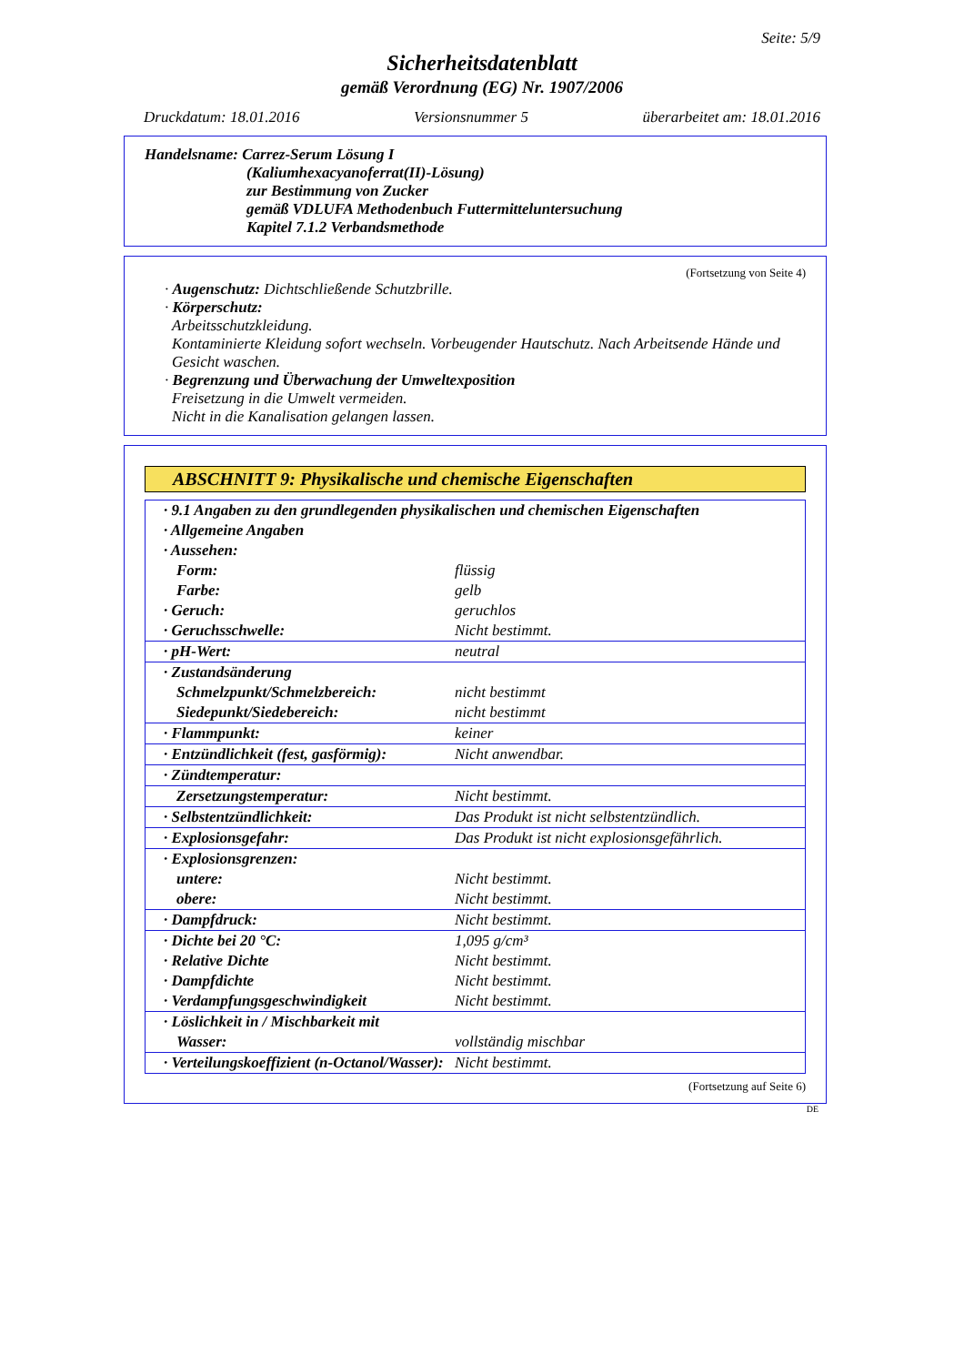Seite: 5/9
Sicherheitsdatenblatt
gemäß Verordnung (EG) Nr. 1907/2006
Druckdatum: 18.01.2016 Versionsnummer 5 überarbeitet am: 18.01.2016
Handelsname: Carrez-Serum Lösung I
(Kaliumhexacyanoferrat(II)-Lösung)
zur Bestimmung von Zucker
gemäß VDLUFA Methodenbuch Futtermitteluntersuchung
Kapitel 7.1.2 Verbandsmethode
(Fortsetzung von Seite 4)
· Augenschutz: Dichtschließende Schutzbrille.
· Körperschutz:
Arbeitsschutzkleidung.
Kontaminierte Kleidung sofort wechseln. Vorbeugender Hautschutz. Nach Arbeitsende Hände und Gesicht waschen.
· Begrenzung und Überwachung der Umweltexposition
Freisetzung in die Umwelt vermeiden.
Nicht in die Kanalisation gelangen lassen.
ABSCHNITT 9: Physikalische und chemische Eigenschaften
| · 9.1 Angaben zu den grundlegenden physikalischen und chemischen Eigenschaften | |
| · Allgemeine Angaben | |
| · Aussehen: | |
| Form: | flüssig |
| Farbe: | gelb |
| · Geruch: | geruchlos |
| · Geruchsschwelle: | Nicht bestimmt. |
| · pH-Wert: | neutral |
| · Zustandsänderung | |
| Schmelzpunkt/Schmelzbereich: | nicht bestimmt |
| Siedepunkt/Siedebereich: | nicht bestimmt |
| · Flammpunkt: | keiner |
| · Entzündlichkeit (fest, gasförmig): | Nicht anwendbar. |
| · Zündtemperatur: | |
| Zersetzungstemperatur: | Nicht bestimmt. |
| · Selbstentzündlichkeit: | Das Produkt ist nicht selbstentzündlich. |
| · Explosionsgefahr: | Das Produkt ist nicht explosionsgefährlich. |
| · Explosionsgrenzen: | |
| untere: | Nicht bestimmt. |
| obere: | Nicht bestimmt. |
| · Dampfdruck: | Nicht bestimmt. |
| · Dichte bei 20 °C: | 1,095 g/cm³ |
| · Relative Dichte | Nicht bestimmt. |
| · Dampfdichte | Nicht bestimmt. |
| · Verdampfungsgeschwindigkeit | Nicht bestimmt. |
| · Löslichkeit in / Mischbarkeit mit | |
| Wasser: | vollständig mischbar |
| · Verteilungskoeffizient (n-Octanol/Wasser): | Nicht bestimmt. |
(Fortsetzung auf Seite 6)
DE